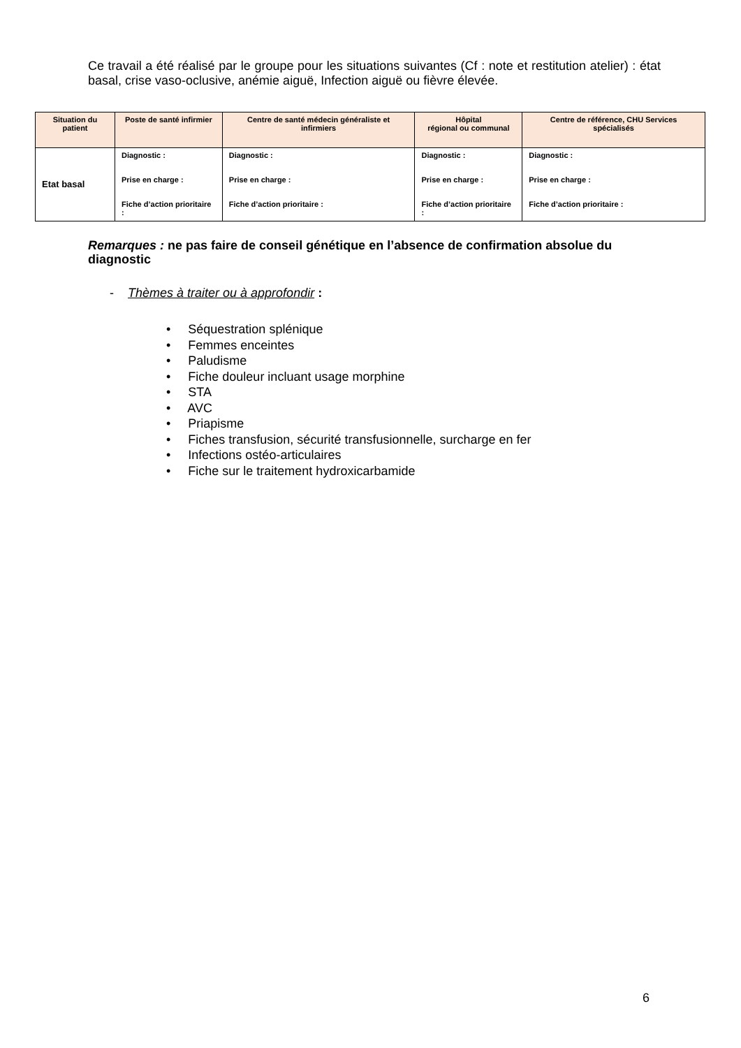Ce travail a été réalisé par le groupe pour les situations suivantes (Cf : note et restitution atelier) : état basal, crise vaso-oclusive, anémie aiguë, Infection aiguë ou fièvre élevée.
| Situation du patient | Poste de santé infirmier | Centre de santé médecin généraliste et infirmiers | Hôpital régional ou communal | Centre de référence, CHU Services spécialisés |
| --- | --- | --- | --- | --- |
| Etat basal | Diagnostic : Prise en charge : Fiche d’action prioritaire : | Diagnostic : Prise en charge : Fiche d’action prioritaire : | Diagnostic : Prise en charge : Fiche d’action prioritaire : | Diagnostic : Prise en charge : Fiche d’action prioritaire : |
Remarques : ne pas faire de conseil génétique en l’absence de confirmation absolue du diagnostic
- Thèmes à traiter ou à approfondir :
• Séquestration splénique
• Femmes enceintes
• Paludisme
• Fiche douleur incluant usage morphine
• STA
• AVC
• Priapisme
• Fiches transfusion, sécurité transfusionnelle, surcharge en fer
• Infections ostéo-articulaires
• Fiche sur le traitement hydroxicarbamide
6